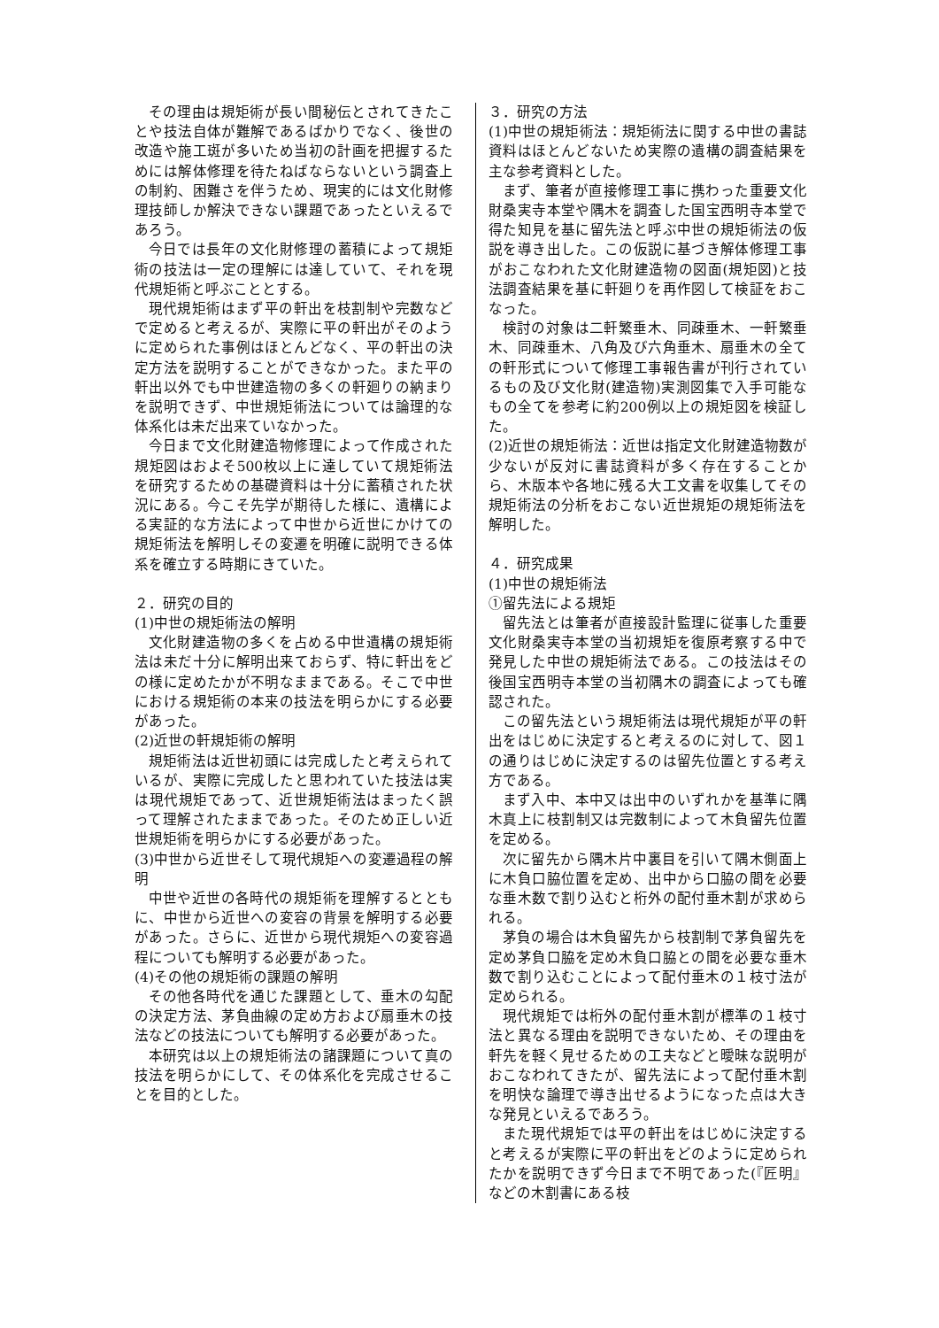その理由は規矩術が長い間秘伝とされてきたことや技法自体が難解であるばかりでなく、後世の改造や施工斑が多いため当初の計画を把握するためには解体修理を待たねばならないという調査上の制約、困難さを伴うため、現実的には文化財修理技師しか解決できない課題であったといえるであろう。
今日では長年の文化財修理の蓄積によって規矩術の技法は一定の理解には達していて、それを現代規矩術と呼ぶこととする。
現代規矩術はまず平の軒出を枝割制や完数などで定めると考えるが、実際に平の軒出がそのように定められた事例はほとんどなく、平の軒出の決定方法を説明することができなかった。また平の軒出以外でも中世建造物の多くの軒廻りの納まりを説明できず、中世規矩術法については論理的な体系化は未だ出来ていなかった。
今日まで文化財建造物修理によって作成された規矩図はおよそ500枚以上に達していて規矩術法を研究するための基礎資料は十分に蓄積された状況にある。今こそ先学が期待した様に、遺構による実証的な方法によって中世から近世にかけての規矩術法を解明しその変遷を明確に説明できる体系を確立する時期にきていた。
２．研究の目的
(1)中世の規矩術法の解明
文化財建造物の多くを占める中世遺構の規矩術法は未だ十分に解明出来ておらず、特に軒出をどの様に定めたかが不明なままである。そこで中世における規矩術の本来の技法を明らかにする必要があった。
(2)近世の軒規矩術の解明
規矩術法は近世初頭には完成したと考えられているが、実際に完成したと思われていた技法は実は現代規矩であって、近世規矩術法はまったく誤って理解されたままであった。そのため正しい近世規矩術を明らかにする必要があった。
(3)中世から近世そして現代規矩への変遷過程の解明
中世や近世の各時代の規矩術を理解するとともに、中世から近世への変容の背景を解明する必要があった。さらに、近世から現代規矩への変容過程についても解明する必要があった。
(4)その他の規矩術の課題の解明
その他各時代を通じた課題として、垂木の勾配の決定方法、茅負曲線の定め方および扇垂木の技法などの技法についても解明する必要があった。
本研究は以上の規矩術法の諸課題について真の技法を明らかにして、その体系化を完成させることを目的とした。
３．研究の方法
(1)中世の規矩術法：規矩術法に関する中世の書誌資料はほとんどないため実際の遺構の調査結果を主な参考資料とした。
まず、筆者が直接修理工事に携わった重要文化財桑実寺本堂や隅木を調査した国宝西明寺本堂で得た知見を基に留先法と呼ぶ中世の規矩術法の仮説を導き出した。この仮説に基づき解体修理工事がおこなわれた文化財建造物の図面(規矩図)と技法調査結果を基に軒廻りを再作図して検証をおこなった。
検討の対象は二軒繁垂木、同疎垂木、一軒繁垂木、同疎垂木、八角及び六角垂木、扇垂木の全ての軒形式について修理工事報告書が刊行されているもの及び文化財(建造物)実測図集で入手可能なもの全てを参考に約200例以上の規矩図を検証した。
(2)近世の規矩術法：近世は指定文化財建造物数が少ないが反対に書誌資料が多く存在することから、木版本や各地に残る大工文書を収集してその規矩術法の分析をおこない近世規矩の規矩術法を解明した。
４．研究成果
(1)中世の規矩術法
①留先法による規矩
留先法とは筆者が直接設計監理に従事した重要文化財桑実寺本堂の当初規矩を復原考察する中で発見した中世の規矩術法である。この技法はその後国宝西明寺本堂の当初隅木の調査によっても確認された。
この留先法という規矩術法は現代規矩が平の軒出をはじめに決定すると考えるのに対して、図１の通りはじめに決定するのは留先位置とする考え方である。
まず入中、本中又は出中のいずれかを基準に隅木真上に枝割制又は完数制によって木負留先位置を定める。
次に留先から隅木片中裏目を引いて隅木側面上に木負口脇位置を定め、出中から口脇の間を必要な垂木数で割り込むと桁外の配付垂木割が求められる。
茅負の場合は木負留先から枝割制で茅負留先を定め茅負口脇を定め木負口脇との間を必要な垂木数で割り込むことによって配付垂木の１枝寸法が定められる。
現代規矩では桁外の配付垂木割が標準の１枝寸法と異なる理由を説明できないため、その理由を軒先を軽く見せるための工夫などと曖昧な説明がおこなわれてきたが、留先法によって配付垂木割を明快な論理で導き出せるようになった点は大きな発見といえるであろう。
また現代規矩では平の軒出をはじめに決定すると考えるが実際に平の軒出をどのように定められたかを説明できず今日まで不明であった(『匠明』などの木割書にある枝